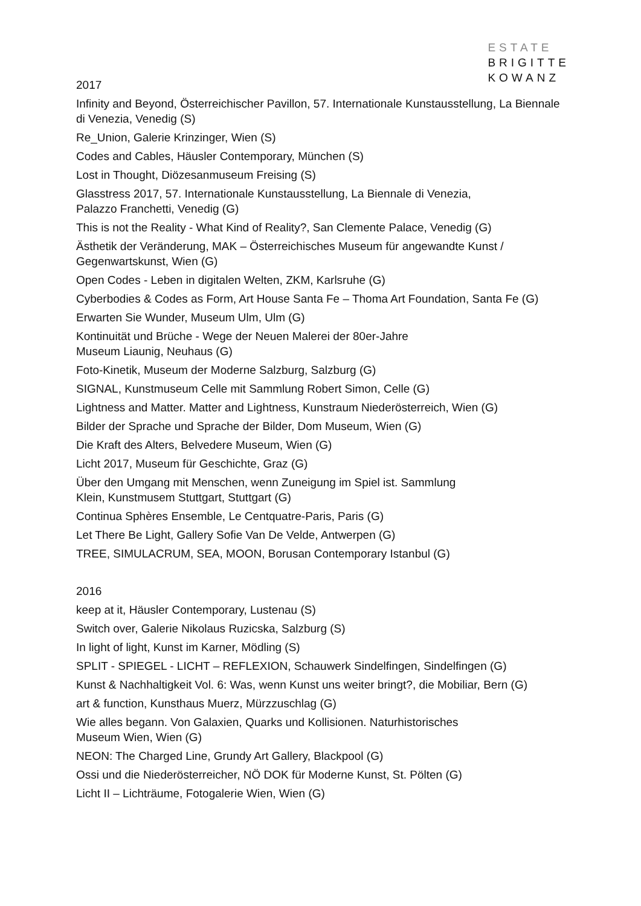ESTATE
BRIGITTE
KOWANZ
2017
Infinity and Beyond, Österreichischer Pavillon, 57. Internationale Kunstausstellung, La Biennale di Venezia, Venedig (S)
Re_Union, Galerie Krinzinger, Wien (S)
Codes and Cables, Häusler Contemporary, München (S)
Lost in Thought, Diözesanmuseum Freising (S)
Glasstress 2017, 57. Internationale Kunstausstellung, La Biennale di Venezia,
Palazzo Franchetti, Venedig (G)
This is not the Reality - What Kind of Reality?, San Clemente Palace, Venedig (G)
Ästhetik der Veränderung, MAK – Österreichisches Museum für angewandte Kunst / Gegenwartskunst, Wien (G)
Open Codes - Leben in digitalen Welten, ZKM, Karlsruhe (G)
Cyberbodies & Codes as Form, Art House Santa Fe – Thoma Art Foundation, Santa Fe (G)
Erwarten Sie Wunder, Museum Ulm, Ulm (G)
Kontinuität und Brüche - Wege der Neuen Malerei der 80er-Jahre
Museum Liaunig, Neuhaus (G)
Foto-Kinetik, Museum der Moderne Salzburg, Salzburg (G)
SIGNAL, Kunstmuseum Celle mit Sammlung Robert Simon, Celle (G)
Lightness and Matter. Matter and Lightness, Kunstraum Niederösterreich, Wien (G)
Bilder der Sprache und Sprache der Bilder, Dom Museum, Wien (G)
Die Kraft des Alters, Belvedere Museum, Wien (G)
Licht 2017, Museum für Geschichte, Graz (G)
Über den Umgang mit Menschen, wenn Zuneigung im Spiel ist. Sammlung
Klein, Kunstmusem Stuttgart, Stuttgart (G)
Continua Sphères Ensemble, Le Centquatre-Paris, Paris (G)
Let There Be Light, Gallery Sofie Van De Velde, Antwerpen (G)
TREE, SIMULACRUM, SEA, MOON, Borusan Contemporary Istanbul (G)
2016
keep at it, Häusler Contemporary, Lustenau (S)
Switch over, Galerie Nikolaus Ruzicska, Salzburg (S)
In light of light, Kunst im Karner, Mödling (S)
SPLIT - SPIEGEL - LICHT – REFLEXION, Schauwerk Sindelfingen, Sindelfingen (G)
Kunst & Nachhaltigkeit Vol. 6: Was, wenn Kunst uns weiter bringt?, die Mobiliar, Bern (G)
art & function, Kunsthaus Muerz, Mürzzuschlag (G)
Wie alles begann. Von Galaxien, Quarks und Kollisionen. Naturhistorisches
Museum Wien, Wien (G)
NEON: The Charged Line, Grundy Art Gallery, Blackpool (G)
Ossi und die Niederösterreicher, NÖ DOK für Moderne Kunst, St. Pölten (G)
Licht II – Lichträume, Fotogalerie Wien, Wien (G)